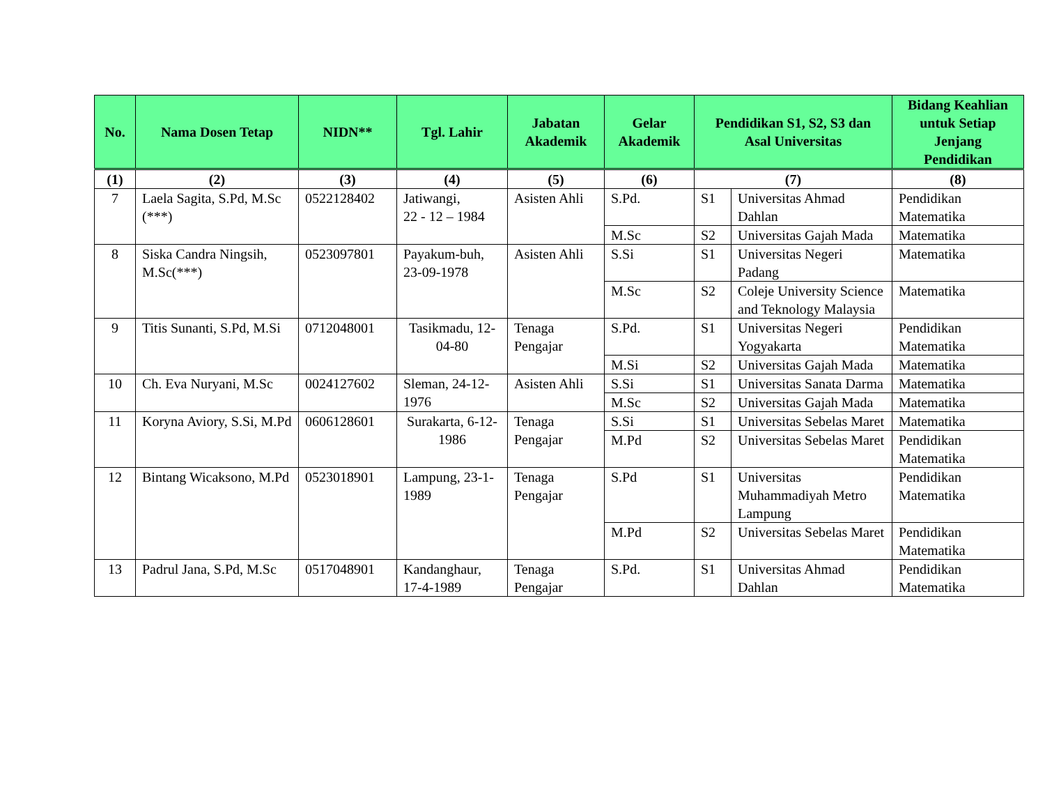| No. | Nama Dosen Tetap | NIDN** | Tgl. Lahir | Jabatan Akademik | Gelar Akademik | Pendidikan S1, S2, S3 dan Asal Universitas | | Bidang Keahlian untuk Setiap Jenjang Pendidikan |
| --- | --- | --- | --- | --- | --- | --- | --- | --- |
| (1) | (2) | (3) | (4) | (5) | (6) | (7) | | (8) |
| 7 | Laela Sagita, S.Pd, M.Sc (***) | 0522128402 | Jatiwangi, 22 - 12 – 1984 | Asisten Ahli | S.Pd. | S1 | Universitas Ahmad Dahlan | Pendidikan Matematika |
| | | | | | M.Sc | S2 | Universitas Gajah Mada | Matematika |
| 8 | Siska Candra Ningsih, M.Sc(***) | 0523097801 | Payakum-buh, 23-09-1978 | Asisten Ahli | S.Si | S1 | Universitas Negeri Padang | Matematika |
| | | | | | M.Sc | S2 | Coleje University Science and Teknology Malaysia | Matematika |
| 9 | Titis Sunanti, S.Pd, M.Si | 0712048001 | Tasikmadu, 12-04-80 | Tenaga Pengajar | S.Pd. | S1 | Universitas Negeri Yogyakarta | Pendidikan Matematika |
| | | | | | M.Si | S2 | Universitas Gajah Mada | Matematika |
| 10 | Ch. Eva Nuryani, M.Sc | 0024127602 | Sleman, 24-12-1976 | Asisten Ahli | S.Si | S1 | Universitas Sanata Darma | Matematika |
| | | | | | M.Sc | S2 | Universitas Gajah Mada | Matematika |
| 11 | Koryna Aviory, S.Si, M.Pd | 0606128601 | Surakarta, 6-12-1986 | Tenaga Pengajar | S.Si | S1 | Universitas Sebelas Maret | Matematika |
| | | | | | M.Pd | S2 | Universitas Sebelas Maret | Pendidikan Matematika |
| 12 | Bintang Wicaksono, M.Pd | 0523018901 | Lampung, 23-1-1989 | Tenaga Pengajar | S.Pd | S1 | Universitas Muhammadiyah Metro Lampung | Pendidikan Matematika |
| | | | | | M.Pd | S2 | Universitas Sebelas Maret | Pendidikan Matematika |
| 13 | Padrul Jana, S.Pd, M.Sc | 0517048901 | Kandanghaur, 17-4-1989 | Tenaga Pengajar | S.Pd. | S1 | Universitas Ahmad Dahlan | Pendidikan Matematika |